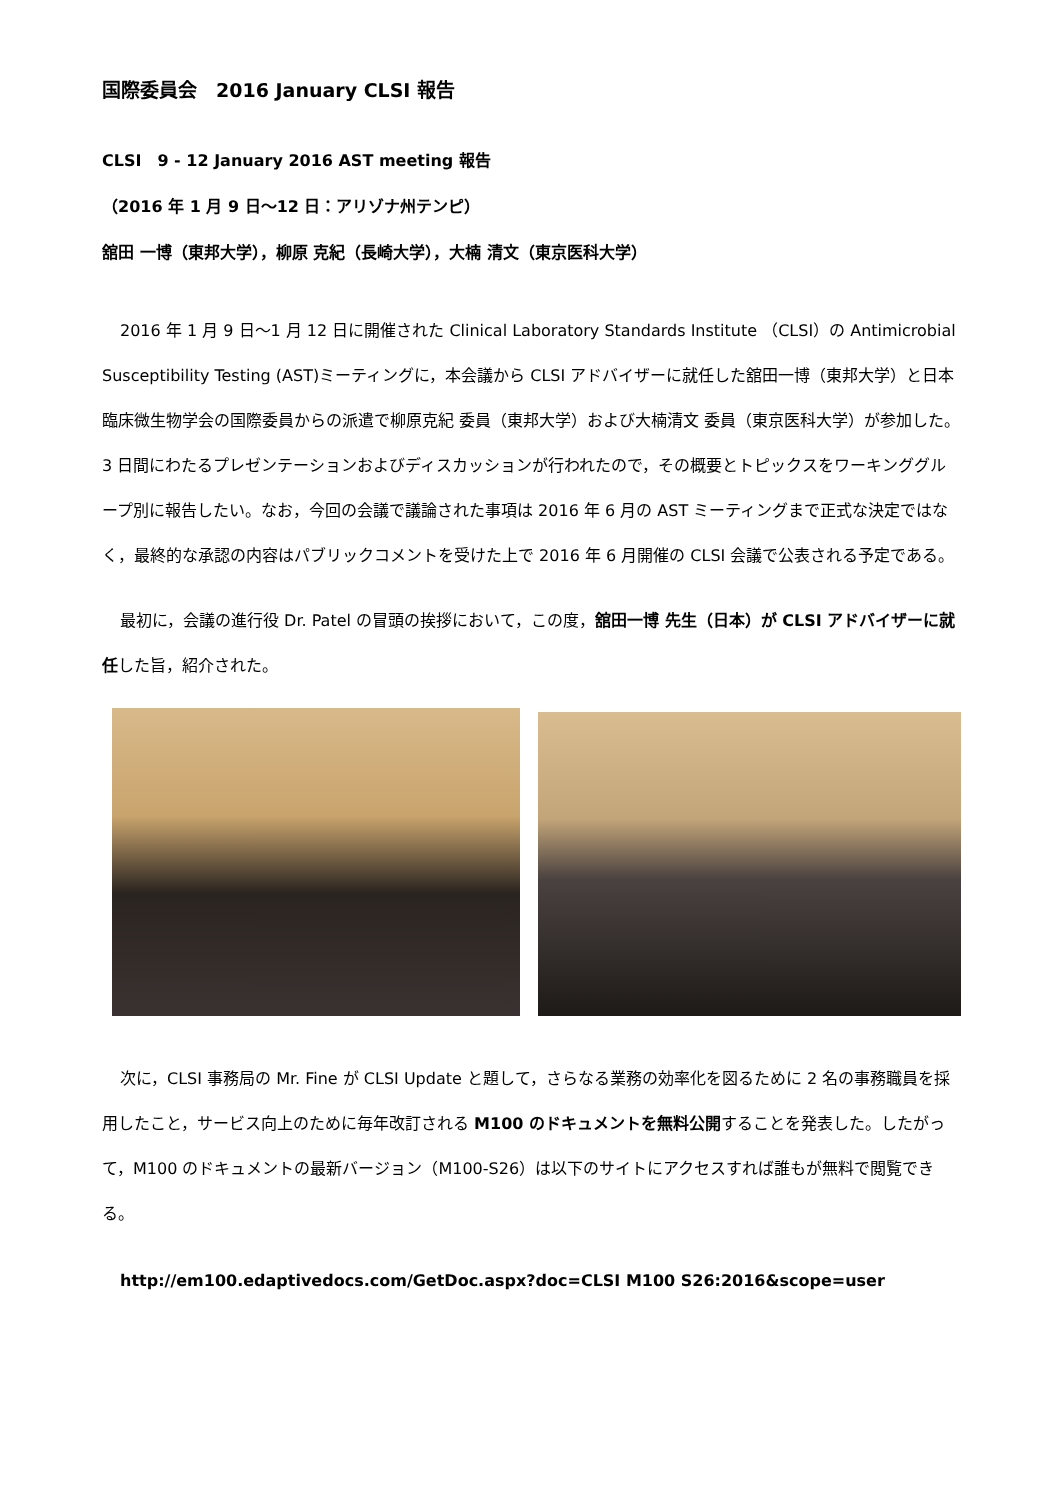国際委員会　2016 January CLSI 報告
CLSI　9 - 12 January 2016 AST meeting 報告
（2016 年 1 月 9 日〜12 日：アリゾナ州テンピ）
舘田 一博（東邦大学），柳原 克紀（長崎大学），大楠 清文（東京医科大学）
2016 年 1 月 9 日〜1 月 12 日に開催された Clinical Laboratory Standards Institute （CLSI）の Antimicrobial Susceptibility Testing (AST)ミーティングに，本会議から CLSI アドバイザーに就任した舘田一博（東邦大学）と日本臨床微生物学会の国際委員からの派遣で柳原克紀 委員（東邦大学）および大楠清文 委員（東京医科大学）が参加した。3 日間にわたるプレゼンテーションおよびディスカッションが行われたので，その概要とトピックスをワーキンググループ別に報告したい。なお，今回の会議で議論された事項は 2016 年 6 月の AST ミーティングまで正式な決定ではなく，最終的な承認の内容はパブリックコメントを受けた上で 2016 年 6 月開催の CLSI 会議で公表される予定である。
最初に，会議の進行役 Dr. Patel の冒頭の挨拶において，この度，舘田一博 先生（日本）が CLSI アドバイザーに就任した旨，紹介された。
次に，CLSI 事務局の Mr. Fine が CLSI Update と題して，さらなる業務の効率化を図るために 2 名の事務職員を採用したこと，サービス向上のために毎年改訂される M100 のドキュメントを無料公開することを発表した。したがって，M100 のドキュメントの最新バージョン（M100-S26）は以下のサイトにアクセスすれば誰もが無料で閲覧できる。
http://em100.edaptivedocs.com/GetDoc.aspx?doc=CLSI M100 S26:2016&scope=user